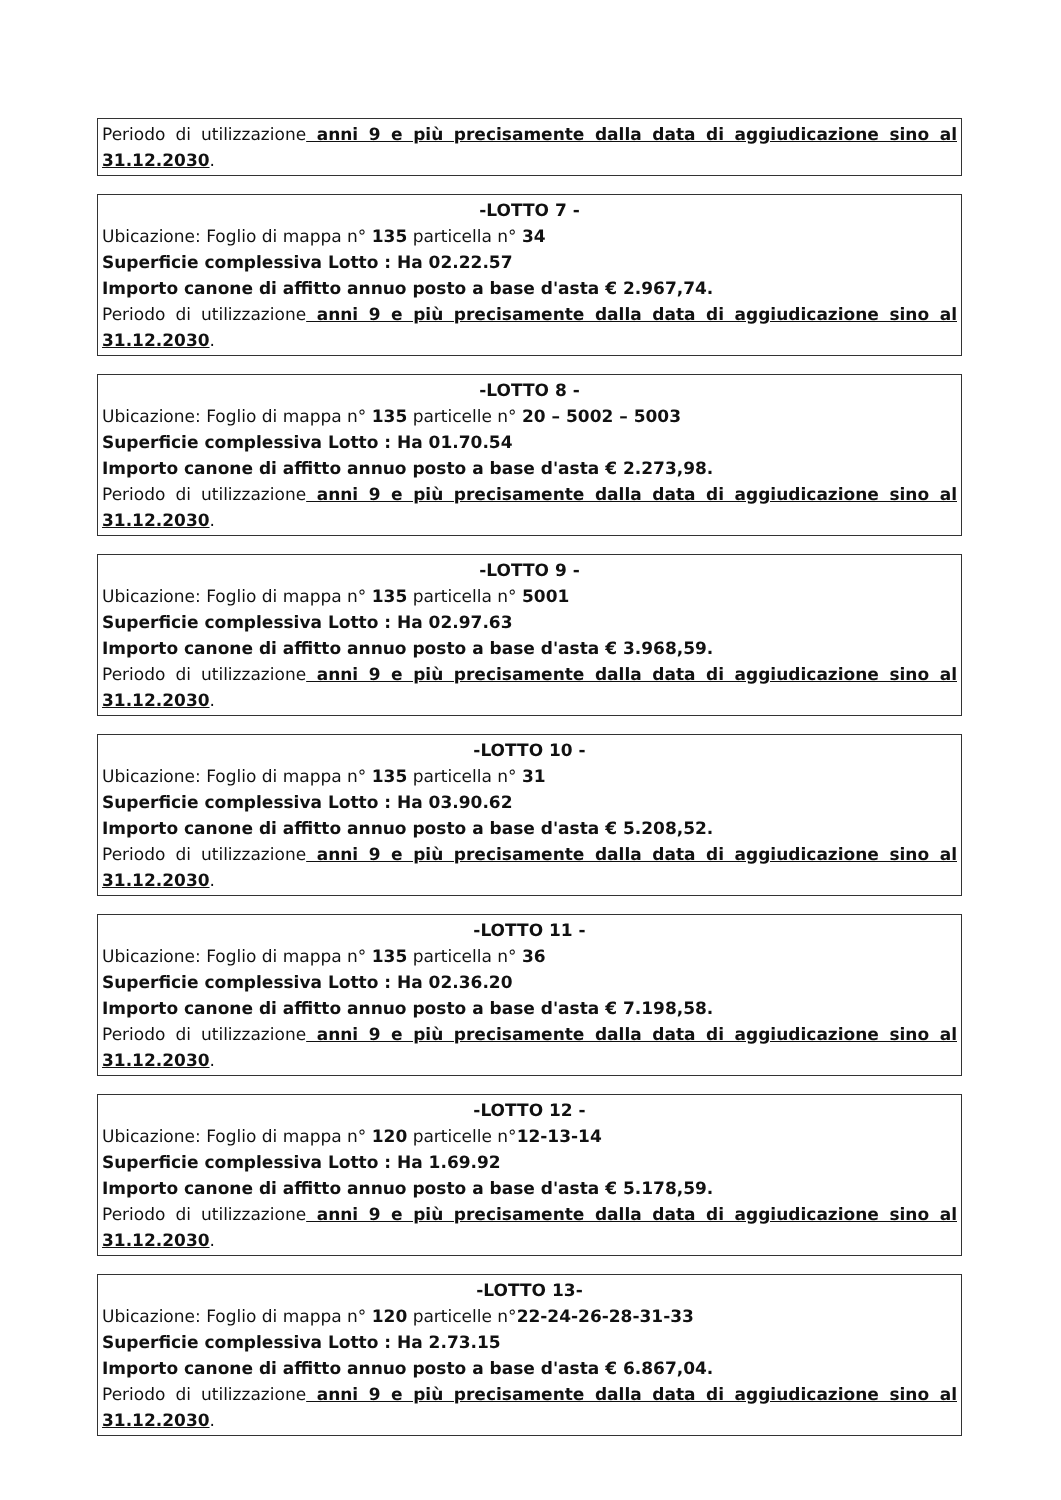Periodo di utilizzazione anni 9 e più precisamente dalla data di aggiudicazione sino al
31.12.2030.
-LOTTO 7 -
Ubicazione: Foglio di mappa n° 135 particella n° 34
Superficie complessiva Lotto : Ha 02.22.57
Importo canone di affitto annuo posto a base d'asta € 2.967,74.
Periodo di utilizzazione anni 9 e più precisamente dalla data di aggiudicazione sino al
31.12.2030.
-LOTTO 8 -
Ubicazione: Foglio di mappa n° 135 particelle n° 20 – 5002 – 5003
Superficie complessiva Lotto : Ha 01.70.54
Importo canone di affitto annuo posto a base d'asta € 2.273,98.
Periodo di utilizzazione anni 9 e più precisamente dalla data di aggiudicazione sino al
31.12.2030.
-LOTTO 9 -
Ubicazione: Foglio di mappa n° 135 particella n° 5001
Superficie complessiva Lotto : Ha 02.97.63
Importo canone di affitto annuo posto a base d'asta € 3.968,59.
Periodo di utilizzazione anni 9 e più precisamente dalla data di aggiudicazione sino al
31.12.2030.
-LOTTO 10 -
Ubicazione: Foglio di mappa n° 135 particella n° 31
Superficie complessiva Lotto : Ha 03.90.62
Importo canone di affitto annuo posto a base d'asta € 5.208,52.
Periodo di utilizzazione anni 9 e più precisamente dalla data di aggiudicazione sino al
31.12.2030.
-LOTTO 11 -
Ubicazione: Foglio di mappa n° 135 particella n° 36
Superficie complessiva Lotto : Ha 02.36.20
Importo canone di affitto annuo posto a base d'asta € 7.198,58.
Periodo di utilizzazione anni 9 e più precisamente dalla data di aggiudicazione sino al
31.12.2030.
-LOTTO 12 -
Ubicazione: Foglio di mappa n° 120 particelle n°12-13-14
Superficie complessiva Lotto : Ha 1.69.92
Importo canone di affitto annuo posto a base d'asta € 5.178,59.
Periodo di utilizzazione anni 9 e più precisamente dalla data di aggiudicazione sino al
31.12.2030.
-LOTTO 13-
Ubicazione: Foglio di mappa n° 120 particelle n°22-24-26-28-31-33
Superficie complessiva Lotto : Ha 2.73.15
Importo canone di affitto annuo posto a base d'asta € 6.867,04.
Periodo di utilizzazione anni 9 e più precisamente dalla data di aggiudicazione sino al
31.12.2030.